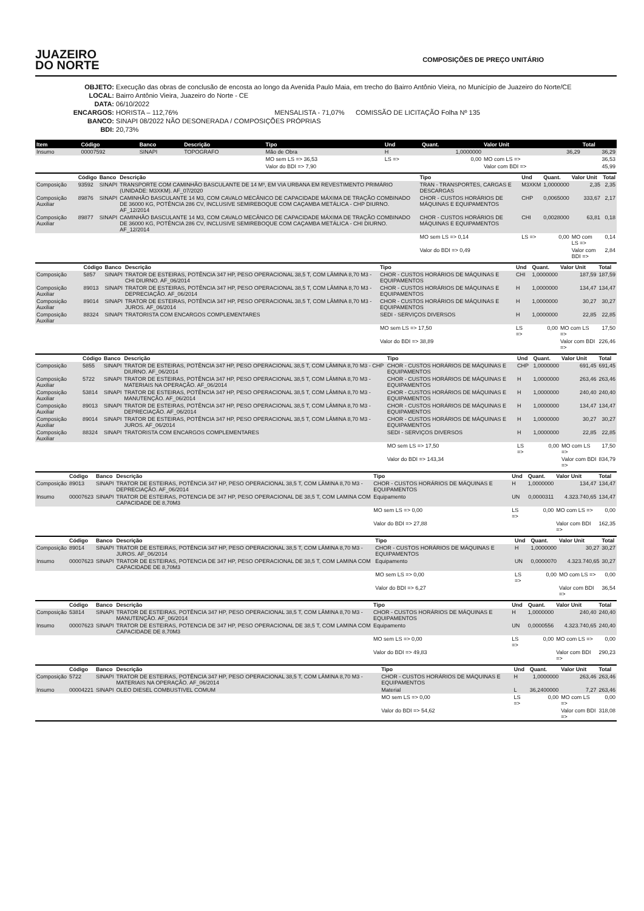JUAZEIRO
DO NORTE
COMPOSIÇÕES DE PREÇO UNITÁRIO
OBJETO: Execução das obras de conclusão de encosta ao longo da Avenida Paulo Maia, em trecho do Bairro Antônio Vieira, no Município de Juazeiro do Norte/CE
LOCAL: Bairro Antônio Vieira, Juazeiro do Norte - CE
DATA: 06/10/2022
ENCARGOS: HORISTA – 112,76% MENSALISTA - 71,07% COMISSÃO DE LICITAÇÃO Folha Nº 135
BANCO: SINAPI 08/2022 NÃO DESONERADA / COMPOSIÇÕES PRÓPRIAS
BDI: 20,73%
| Item | Código | Banco | Descrição | Tipo | Und | Quant. | Valor Unit | Total |
| --- | --- | --- | --- | --- | --- | --- | --- | --- |
| Insumo | 00007592 | SINAPI | TOPOGRAFO | Mão de Obra | H | 1,0000000 | 36,29 | 36,29 |
| | | | | MO sem LS => 36,53 | LS => | 0,00 | MO com LS => | 36,53 |
| | | | | Valor do BDI => 7,90 | | | Valor com BDI => | 45,99 |
| | Código | Banco | Descrição | Tipo | Und | Quant. | Valor Unit | Total |
| --- | --- | --- | --- | --- | --- | --- | --- | --- |
| Composição | 93592 | SINAPI | TRANSPORTE COM CAMINHÃO BASCULANTE DE 14 M³, EM VIA URBANA EM REVESTIMENTO PRIMÁRIO (UNIDADE: M3XKM). AF_07/2020 | TRAN - TRANSPORTES, CARGAS E DESCARGAS | M3XKM | 1,0000000 | 2,35 | 2,35 |
| Composição Auxiliar | 89876 | SINAPI | CAMINHÃO BASCULANTE 14 M3, COM CAVALO MECÂNICO DE CAPACIDADE MÁXIMA DE TRAÇÃO COMBINADO DE 36000 KG, POTÊNCIA 286 CV, INCLUSIVE SEMIREBOQUE COM CAÇAMBA METÁLICA - CHP DIURNO. AF_12/2014 | CHOR - CUSTOS HORÁRIOS DE MÁQUINAS E EQUIPAMENTOS | CHP | 0,0065000 | 333,67 | 2,17 |
| Composição Auxiliar | 89877 | SINAPI | CAMINHÃO BASCULANTE 14 M3, COM CAVALO MECÂNICO DE CAPACIDADE MÁXIMA DE TRAÇÃO COMBINADO DE 36000 KG, POTÊNCIA 286 CV, INCLUSIVE SEMIREBOQUE COM CAÇAMBA METÁLICA - CHI DIURNO. AF_12/2014 | CHOR - CUSTOS HORÁRIOS DE MÁQUINAS E EQUIPAMENTOS | CHI | 0,0028000 | 63,81 | 0,18 |
| | | | | MO sem LS => 0,14 | LS => | 0,00 | MO com LS => | 0,14 |
| | | | | Valor do BDI => 0,49 | | | Valor com BDI => | 2,84 |
| | Código | Banco | Descrição | Tipo | Und | Quant. | Valor Unit | Total |
| --- | --- | --- | --- | --- | --- | --- | --- | --- |
| Composição | 5857 | SINAPI | TRATOR DE ESTEIRAS, POTÊNCIA 347 HP, PESO OPERACIONAL 38,5 T, COM LÂMINA 8,70 M3 - CHI DIURNO. AF_06/2014 | CHOR - CUSTOS HORÁRIOS DE MÁQUINAS E EQUIPAMENTOS | CHI | 1,0000000 | 187,59 | 187,59 |
| Composição Auxiliar | 89013 | SINAPI | TRATOR DE ESTEIRAS, POTÊNCIA 347 HP, PESO OPERACIONAL 38,5 T, COM LÂMINA 8,70 M3 - DEPRECIAÇÃO. AF_06/2014 | CHOR - CUSTOS HORÁRIOS DE MÁQUINAS E EQUIPAMENTOS | H | 1,0000000 | 134,47 | 134,47 |
| Composição Auxiliar | 89014 | SINAPI | TRATOR DE ESTEIRAS, POTÊNCIA 347 HP, PESO OPERACIONAL 38,5 T, COM LÂMINA 8,70 M3 - JUROS. AF_06/2014 | CHOR - CUSTOS HORÁRIOS DE MÁQUINAS E EQUIPAMENTOS | H | 1,0000000 | 30,27 | 30,27 |
| Composição Auxiliar | 88324 | SINAPI | TRATORISTA COM ENCARGOS COMPLEMENTARES | SEDI - SERVIÇOS DIVERSOS | H | 1,0000000 | 22,85 | 22,85 |
| | | | | MO sem LS => 17,50 | LS => | 0,00 | MO com LS => | 17,50 |
| | | | | Valor do BDI => 38,89 | | | Valor com BDI => | 226,46 |
| | Código | Banco | Descrição | Tipo | Und | Quant. | Valor Unit | Total |
| --- | --- | --- | --- | --- | --- | --- | --- | --- |
| Composição | 5855 | SINAPI | TRATOR DE ESTEIRAS, POTÊNCIA 347 HP, PESO OPERACIONAL 38,5 T, COM LÂMINA 8,70 M3 - CHP DIURNO. AF_06/2014 | CHOR - CUSTOS HORÁRIOS DE MÁQUINAS E EQUIPAMENTOS | CHP | 1,0000000 | 691,45 | 691,45 |
| Composição Auxiliar | 5722 | SINAPI | TRATOR DE ESTEIRAS, POTÊNCIA 347 HP, PESO OPERACIONAL 38,5 T, COM LÂMINA 8,70 M3 - MATERIAIS NA OPERAÇÃO. AF_06/2014 | CHOR - CUSTOS HORÁRIOS DE MÁQUINAS E EQUIPAMENTOS | H | 1,0000000 | 263,46 | 263,46 |
| Composição Auxiliar | 53814 | SINAPI | TRATOR DE ESTEIRAS, POTÊNCIA 347 HP, PESO OPERACIONAL 38,5 T, COM LÂMINA 8,70 M3 - MANUTENÇÃO. AF_06/2014 | CHOR - CUSTOS HORÁRIOS DE MÁQUINAS E EQUIPAMENTOS | H | 1,0000000 | 240,40 | 240,40 |
| Composição Auxiliar | 89013 | SINAPI | TRATOR DE ESTEIRAS, POTÊNCIA 347 HP, PESO OPERACIONAL 38,5 T, COM LÂMINA 8,70 M3 - DEPRECIAÇÃO. AF_06/2014 | CHOR - CUSTOS HORÁRIOS DE MÁQUINAS E EQUIPAMENTOS | H | 1,0000000 | 134,47 | 134,47 |
| Composição Auxiliar | 89014 | SINAPI | TRATOR DE ESTEIRAS, POTÊNCIA 347 HP, PESO OPERACIONAL 38,5 T, COM LÂMINA 8,70 M3 - JUROS. AF_06/2014 | CHOR - CUSTOS HORÁRIOS DE MÁQUINAS E EQUIPAMENTOS | H | 1,0000000 | 30,27 | 30,27 |
| Composição Auxiliar | 88324 | SINAPI | TRATORISTA COM ENCARGOS COMPLEMENTARES | SEDI - SERVIÇOS DIVERSOS | H | 1,0000000 | 22,85 | 22,85 |
| | | | | MO sem LS => 17,50 | LS => | 0,00 | MO com LS => | 17,50 |
| | | | | Valor do BDI => 143,34 | | | Valor com BDI => | 834,79 |
| | Código | Banco | Descrição | Tipo | Und | Quant. | Valor Unit | Total |
| --- | --- | --- | --- | --- | --- | --- | --- | --- |
| Composição | 89013 | SINAPI | TRATOR DE ESTEIRAS, POTÊNCIA 347 HP, PESO OPERACIONAL 38,5 T, COM LÂMINA 8,70 M3 - DEPRECIAÇÃO. AF_06/2014 | CHOR - CUSTOS HORÁRIOS DE MÁQUINAS E EQUIPAMENTOS | H | 1,0000000 | 134,47 | 134,47 |
| Insumo | 00007623 | SINAPI | TRATOR DE ESTEIRAS, POTENCIA DE 347 HP, PESO OPERACIONAL DE 38,5 T, COM LAMINA COM CAPACIDADE DE 8,70M3 | Equipamento | UN | 0,0000311 | 4.323.740,65 | 134,47 |
| | | | | MO sem LS => 0,00 | LS => | 0,00 | MO com LS => | 0,00 |
| | | | | Valor do BDI => 27,88 | | | Valor com BDI => | 162,35 |
| | Código | Banco | Descrição | Tipo | Und | Quant. | Valor Unit | Total |
| --- | --- | --- | --- | --- | --- | --- | --- | --- |
| Composição | 89014 | SINAPI | TRATOR DE ESTEIRAS, POTÊNCIA 347 HP, PESO OPERACIONAL 38,5 T, COM LÂMINA 8,70 M3 - JUROS. AF_06/2014 | CHOR - CUSTOS HORÁRIOS DE MÁQUINAS E EQUIPAMENTOS | H | 1,0000000 | 30,27 | 30,27 |
| Insumo | 00007623 | SINAPI | TRATOR DE ESTEIRAS, POTENCIA DE 347 HP, PESO OPERACIONAL DE 38,5 T, COM LAMINA COM CAPACIDADE DE 8,70M3 | Equipamento | UN | 0,0000070 | 4.323.740,65 | 30,27 |
| | | | | MO sem LS => 0,00 | LS => | 0,00 | MO com LS => | 0,00 |
| | | | | Valor do BDI => 6,27 | | | Valor com BDI => | 36,54 |
| | Código | Banco | Descrição | Tipo | Und | Quant. | Valor Unit | Total |
| --- | --- | --- | --- | --- | --- | --- | --- | --- |
| Composição | 53814 | SINAPI | TRATOR DE ESTEIRAS, POTÊNCIA 347 HP, PESO OPERACIONAL 38,5 T, COM LÂMINA 8,70 M3 - MANUTENÇÃO. AF_06/2014 | CHOR - CUSTOS HORÁRIOS DE MÁQUINAS E EQUIPAMENTOS | H | 1,0000000 | 240,40 | 240,40 |
| Insumo | 00007623 | SINAPI | TRATOR DE ESTEIRAS, POTENCIA DE 347 HP, PESO OPERACIONAL DE 38,5 T, COM LAMINA COM CAPACIDADE DE 8,70M3 | Equipamento | UN | 0,0000556 | 4.323.740,65 | 240,40 |
| | | | | MO sem LS => 0,00 | LS => | 0,00 | MO com LS => | 0,00 |
| | | | | Valor do BDI => 49,83 | | | Valor com BDI => | 290,23 |
| | Código | Banco | Descrição | Tipo | Und | Quant. | Valor Unit | Total |
| --- | --- | --- | --- | --- | --- | --- | --- | --- |
| Composição | 5722 | SINAPI | TRATOR DE ESTEIRAS, POTÊNCIA 347 HP, PESO OPERACIONAL 38,5 T, COM LÂMINA 8,70 M3 - MATERIAIS NA OPERAÇÃO. AF_06/2014 | CHOR - CUSTOS HORÁRIOS DE MÁQUINAS E EQUIPAMENTOS | H | 1,0000000 | 263,46 | 263,46 |
| Insumo | 00004221 | SINAPI | OLEO DIESEL COMBUSTIVEL COMUM | Material | L | 36,2400000 | 7,27 | 263,46 |
| | | | | MO sem LS => 0,00 | LS => | 0,00 | MO com LS => | 0,00 |
| | | | | Valor do BDI => 54,62 | | | Valor com BDI => | 318,08 |